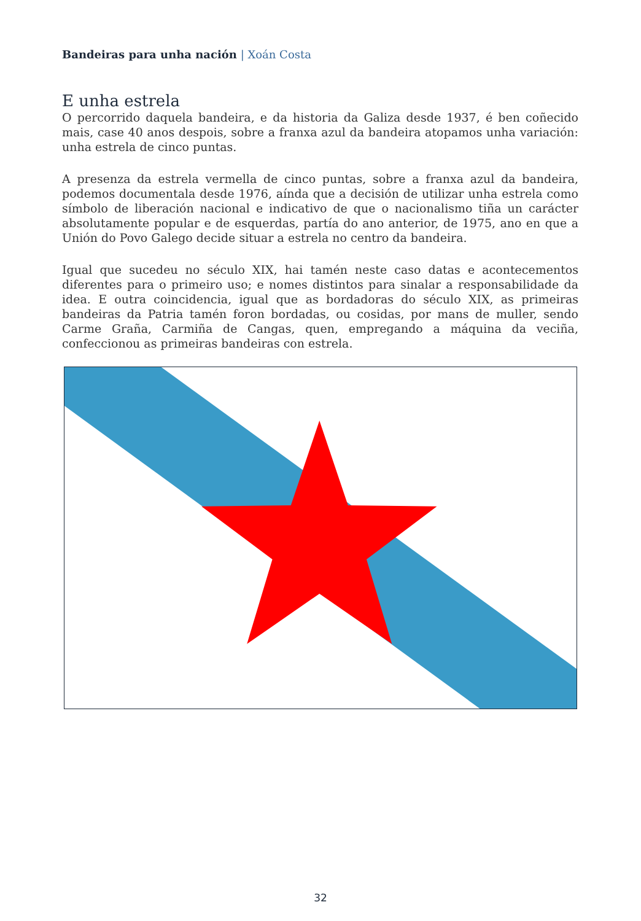Bandeiras para unha nación | Xoán Costa
E unha estrela
O percorrido daquela bandeira, e da historia da Galiza desde 1937, é ben coñecido mais, case 40 anos despois, sobre a franxa azul da bandeira atopamos unha variación: unha estrela de cinco puntas.
A presenza da estrela vermella de cinco puntas, sobre a franxa azul da bandeira, podemos documentala desde 1976, aínda que a decisión de utilizar unha estrela como símbolo de liberación nacional e indicativo de que o nacionalismo tiña un carácter absolutamente popular e de esquerdas, partía do ano anterior, de 1975, ano en que a Unión do Povo Galego decide situar a estrela no centro da bandeira.
Igual que sucedeu no século XIX, hai tamén neste caso datas e acontecementos diferentes para o primeiro uso; e nomes distintos para sinalar a responsabilidade da idea. E outra coincidencia, igual que as bordadoras do século XIX, as primeiras bandeiras da Patria tamén foron bordadas, ou cosidas, por mans de muller, sendo Carme Graña, Carmiña de Cangas, quen, empregando a máquina da veciña, confeccionou as primeiras bandeiras con estrela.
32